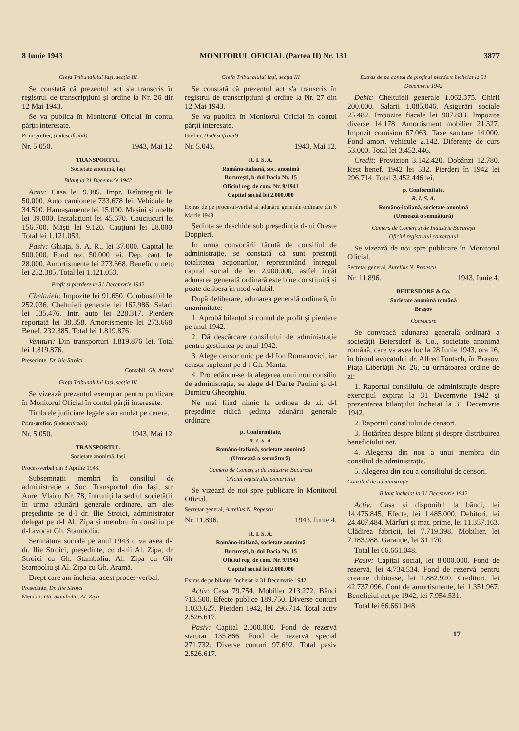8 Iunie 1943 MONITORUL OFICIAL (Partea II) Nr. 131 3877
Grefa Tribunalului Iași, secția III
Se constată că prezentul act s'a transcris în registrul de transcripțiuni și ordine la Nr. 26 din 12 Mai 1943.
Se va publica în Monitorul Oficial în contul părții interesate.
Prim-grefier, (Indescifrabil)
Nr. 5.050. 1943, Mai 12.
TRANSPORTUL
Societate anonimă, Iași
Bilanț la 31 Decemvrie 1942
Activ: Casa lei 9.385. Impr. Reîntregirii lei 50.000. Auto camionete 733.678 lei. Vehicule lei 34.500. Harnașamente lei 15.000. Mașini și unelte lei 39.000. Instalațiuni lei 45.670. Cauciucuri lei 156.700. Măști lei 9.120. Cauțiuni lei 28.000. Total lei 1.121.053.
Pasiv: Ghiața, S. A. R., lei 37.000. Capital lei 500.000. Fond rez. 50.000 lei. Dep. cauț. lei 28.000. Amortismente lei 273.668. Beneficiu neto lei 232.385. Total lei 1.121.053.
Profit și pierdere la 31 Decemvrie 1942
Cheltuieli: Impozite lei 91.650. Combustibil lei 252.036. Cheltuieli generale lei 167.986. Salarii lei 535.476. Intr. auto lei 228.317. Pierdere reportată lei 38.358. Amortismente lei 273.668. Benef. 232.385. Total lei 1.819.876.
Venituri: Din transporturi 1.819.876 lei. Total lei 1.819.876.
Președinte, Dr. Ilie Stroici
Contabil, Gh. Aramă
Grefa Tribunalului Iași, secția III
Se vizează prezentul exemplar pentru publicare în Monitorul Oficial în contul părții interesate.
Timbrele judiciare legale s'au anulat pe cerere.
Prim-grefier, (Indescifrabil)
Nr. 5.050. 1943, Mai 12.
TRANSPORTUL
Societate anonimă, Iași
Proces-verbal din 3 Aprilie 1943.
Subsemnații membri în consiliul de administrație a Soc. Transportul din Iași, str. Aurel Vlaicu Nr. 78, întruniți la sediul societății, în urma adunării generale ordinare, am ales președinte pe d-l dr. Ilie Stroici, administrator delegat pe d-l Al. Zipa și membru în consiliu pe d-l avocat Gh. Stamboliu.
Semnătura socială pe anul 1943 o va avea d-l dr. Ilie Stroici, președinte, cu d-nii Al. Zipa, dr. Stroici cu Gh. Stamboliu, Al. Zipa cu Gh. Stamboliu și Al. Zipa cu Gh. Aramă.
Drept care am încheiat acest proces-verbal.
Președinte, Dr. Ilie Stroici
Membri: Gh. Stamboliu, Al. Zipa
Grefa Tribunalului Iași, secția III
Se constată că prezentul act s'a transcris în registrul de transcripțiuni și ordine la Nr. 27 din 12 Mai 1943.
Se va publica în Monitorul Oficial în contul părții interesate.
Grefier, (Indescifrabil)
Nr. 5.043. 1943, Mai 12.
R. I. S. A.
Româno-italiană, soc. anonimă
București, b-dul Dacia Nr. 15
Oficiul reg. de com. Nr. 9/1941
Capital social lei 2.000.000
Extras de pe procesul-verbal al adunării generale ordinare din 6 Martie 1943.
Ședința se deschide sub președinția d-lui Oreste Doppieri.
In urma convocării făcută de consiliul de administrație, se constată că sunt prezenți totalitatea acționarilor, reprezentând întregul capital social de lei 2.000.000, astfel încât adunarea generală ordinară este bine constituită și poate delibera în mod valabil.
După deliberare, adunarea generală ordinară, în unanimitate:
1. Aprobă bilanțul și contul de profit și pierdere pe anul 1942.
2. Dă descărcare consiliului de administrație pentru gestiunea pe anul 1942.
3. Alege censor unic pe d-l Ion Romanovici, iar censor supleant pe d-l Gh. Manta.
4. Procedându-se la alegerea unui nou consiliu de administrație, se alege d-l Dante Paolini și d-l Dumitru Gheorghiu.
Ne mai fiind nimic la ordinea de zi, d-l președinte ridică ședința adunării generale ordinare.
p. Conformitate,
R. I. S. A.
Româno-italiană, societate anonimă
(Urmează o semnătură)
Camera de Comerț și de Industrie București
Oficiul registrului comerțului
Se vizează de noi spre publicare în Monitorul Oficial.
Secretar general, Aurelius N. Popescu
Nr. 11.896. 1943, Iunie 4.
R. I. S. A.
Româno-italiană, societate anonimă
București, b-dul Dacia Nr. 15
Oficiul reg. de com. Nr. 9/1941
Capital social lei 2.000.000
Extras de pe bilanțul încheiat la 31 Decemvrie 1942.
Activ: Casa 79.754. Mobilier 213.272. Bănci 713.500. Efecte publice 189.750. Diverse conturi 1.033.627. Pierderi 1942, lei 296.714. Total activ 2.526.617.
Pasiv: Capital 2.000.000. Fond de rezervă statutar 135.866. Fond de rezervă special 271.732. Diverse conturi 97.692. Total pasiv 2.526.617.
Extras de pe contul de profit și pierdere încheiat la 31 Decemvrie 1942
Debit: Cheltuieli generale 1.062.375. Chirii 200.000. Salarii 1.085.046. Asigurări sociale 25.482. Impozite fiscale lei 907.833. Impozite diverse 14.178. Amortisment mobilier 21.327. Impozit comision 67.063. Taxe sanitare 14.000. Fond amort. vehicule 2.142. Diferențe de curs 53.000. Total lei 3.452.446.
Credit: Provizion 3.142.420. Dobânzi 12.780. Rest benef. 1942 lei 532. Pierderi în 1942 lei 296.714. Total 3.452.446 lei.
p. Conformitate,
R. I. S. A.
Româno-italiană, societate anonimă
(Urmează o semnătură)
Camera de Comerț și de Industrie București
Oficiul registrului comerțului
Se vizează de noi spre publicare în Monitorul Oficial.
Secretar general, Aurelius N. Popescu
Nr. 11.896. 1943, Iunie 4.
BEIERSDORF & Co.
Societate anonimă română
Brașov
Convocare
Se convoacă adunarea generală ordinară a societății Beiersdorf & Co., societate anonimă română, care va avea loc la 28 Iunie 1943, ora 16, în biroul avocatului dr. Alfred Tontsch, în Brașov, Piața Libertății Nr. 26, cu următoarea ordine de zi:
1. Raportul consiliului de administrație despre exercițiul expirat la 31 Decemvrie 1942 și prezentarea bilanțului încheiat la 31 Decemvrie 1942.
2. Raportul consiliului de censori.
3. Hotărîrea despre bilanț și despre distribuirea beneficiului net.
4. Alegerea din nou a unui membru din consiliul de administrație.
5. Alegerea din nou a consiliului de censori.
Consiliul de administrație
Bilanț încheiat la 31 Decemvrie 1942
Activ: Casa și disponibil la bănci, lei 14.476.845. Efecte, lei 1.485.000. Debitori, lei 24.407.484. Mărfuri și mat. prime, lei 11.357.163. Clădirea fabricii, lei 7.719.398. Mobilier, lei 7.183.988. Garanție, lei 31.170.
Total lei 66.661.048.
Pasiv: Capital social, lei 8.000.000. Fond de rezervă, lei 4.734.534. Fond de rezervă pentru creanțe dubioase, lei 1.882.920. Creditori, lei 42.737.096. Cont de amortismente, lei 1.351.967. Beneficiul net pe 1942, lei 7.954.531.
Total lei 66.661.048.
17